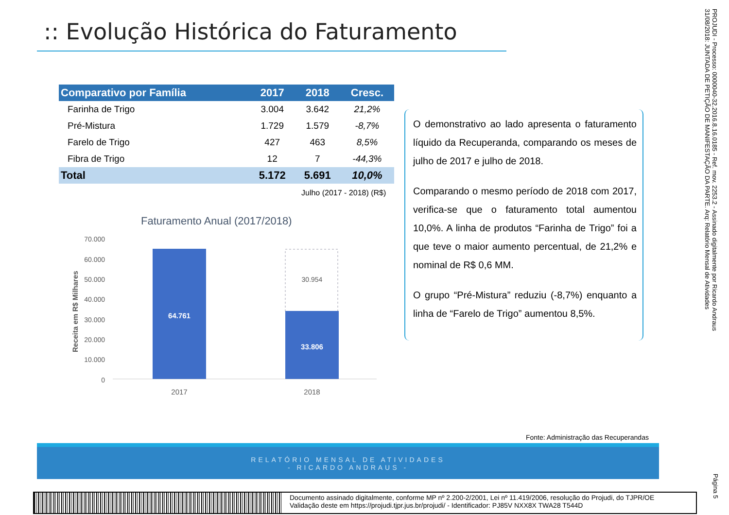:: Evolução Histórica do Faturamento
| Comparativo por Família | 2017 | 2018 | Cresc. |
| --- | --- | --- | --- |
| Farinha de Trigo | 3.004 | 3.642 | 21,2% |
| Pré-Mistura | 1.729 | 1.579 | -8,7% |
| Farelo de Trigo | 427 | 463 | 8,5% |
| Fibra de Trigo | 12 | 7 | -44,3% |
| Total | 5.172 | 5.691 | 10,0% |
Julho (2017 - 2018) (R$)
Faturamento Anual (2017/2018)
70.000
60.000
50.000
40.000
30.000
20.000
10.000
0
Receita em R$ Milhares
64.761
30.954
33.806
2017
2018
O demonstrativo ao lado apresenta o faturamento líquido da Recuperanda, comparando os meses de julho de 2017 e julho de 2018.
Comparando o mesmo período de 2018 com 2017, verifica-se que o faturamento total aumentou 10,0%. A linha de produtos “Farinha de Trigo” foi a que teve o maior aumento percentual, de 21,2% e nominal de R$ 0,6 MM.
O grupo “Pré-Mistura” reduziu (-8,7%) enquanto a linha de “Farelo de Trigo” aumentou 8,5%.
Fonte: Administração das Recuperandas
RELATÓRIO MENSAL DE ATIVIDADES
- RICARDO ANDRAUS -
Documento assinado digitalmente, conforme MP nº 2.200-2/2001, Lei nº 11.419/2006, resolução do Projudi, do TJPR/OE
Validação deste em https://projudi.tjpr.jus.br/projudi/ - Identificador: PJ85V NXX8X TWA28 T544D
PROJUDI - Processo: 0000040-32.2016.8.16.0185 - Ref. mov. 2253.2 - Assinado digitalmente por Ricardo Andraus 31/08/2018: JUNTADA DE PETIÇÃO DE MANIFESTAÇÃO DA PARTE. Arq: Relatório Mensal de Atividades
Página 5